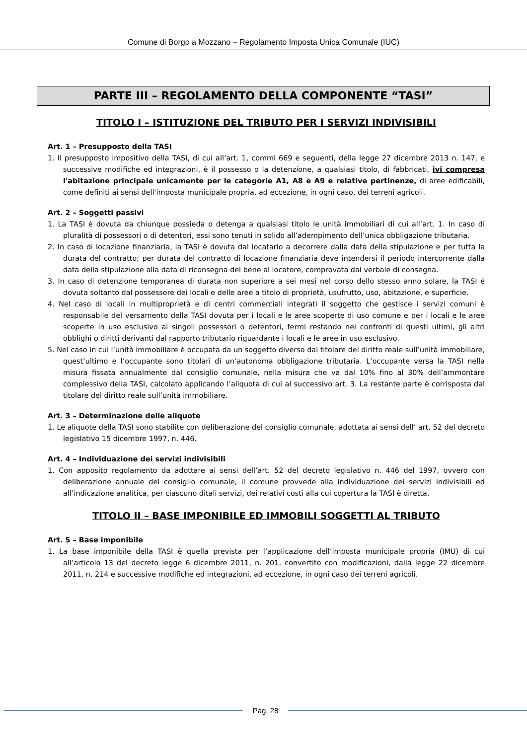Comune di Borgo a Mozzano – Regolamento Imposta Unica Comunale (IUC)
PARTE III – REGOLAMENTO DELLA COMPONENTE “TASI”
TITOLO I – ISTITUZIONE DEL TRIBUTO PER I SERVIZI INDIVISIBILI
Art. 1 – Presupposto della TASI
1. Il presupposto impositivo della TASI, di cui all’art. 1, commi 669 e seguenti, della legge 27 dicembre 2013 n. 147, e successive modifiche ed integrazioni, è il possesso o la detenzione, a qualsiasi titolo, di fabbricati, ivi compresa l'abitazione principale unicamente per le categorie A1, A8 e A9 e relative pertinenze, di aree edificabili, come definiti ai sensi dell'imposta municipale propria, ad eccezione, in ogni caso, dei terreni agricoli.
Art. 2 – Soggetti passivi
1. La TASI è dovuta da chiunque possieda o detenga a qualsiasi titolo le unità immobiliari di cui all’art. 1. In caso di pluralità di possessori o di detentori, essi sono tenuti in solido all’adempimento dell’unica obbligazione tributaria.
2. In caso di locazione finanziaria, la TASI è dovuta dal locatario a decorrere dalla data della stipulazione e per tutta la durata del contratto; per durata del contratto di locazione finanziaria deve intendersi il periodo intercorrente dalla data della stipulazione alla data di riconsegna del bene al locatore, comprovata dal verbale di consegna.
3. In caso di detenzione temporanea di durata non superiore a sei mesi nel corso dello stesso anno solare, la TASI é dovuta soltanto dal possessore dei locali e delle aree a titolo di proprietà, usufrutto, uso, abitazione, e superficie.
4. Nel caso di locali in multiproprietà e di centri commerciali integrati il soggetto che gestisce i servizi comuni è responsabile del versamento della TASI dovuta per i locali e le aree scoperte di uso comune e per i locali e le aree scoperte in uso esclusivo ai singoli possessori o detentori, fermi restando nei confronti di questi ultimi, gli altri obblighi o diritti derivanti dal rapporto tributario riguardante i locali e le aree in uso esclusivo.
5. Nel caso in cui l’unità immobiliare è occupata da un soggetto diverso dal titolare del diritto reale sull’unità immobiliare, quest’ultimo e l’occupante sono titolari di un’autonoma obbligazione tributaria. L’occupante versa la TASI nella misura fissata annualmente dal consiglio comunale, nella misura che va dal 10% fino al 30% dell’ammontare complessivo della TASI, calcolato applicando l’aliquota di cui al successivo art. 3. La restante parte è corrisposta dal titolare del diritto reale sull’unità immobiliare.
Art. 3 – Determinazione delle aliquote
1. Le aliquote della TASI sono stabilite con deliberazione del consiglio comunale, adottata ai sensi dell’ art. 52 del decreto legislativo 15 dicembre 1997, n. 446.
Art. 4 – Individuazione dei servizi indivisibili
1. Con apposito regolamento da adottare ai sensi dell’art. 52 del decreto legislativo n. 446 del 1997, ovvero con deliberazione annuale del consiglio comunale, il comune provvede alla individuazione dei servizi indivisibili ed all’indicazione analitica, per ciascuno ditali servizi, dei relativi costi alla cui copertura la TASI è diretta.
TITOLO II – BASE IMPONIBILE ED IMMOBILI SOGGETTI AL TRIBUTO
Art. 5 – Base imponibile
1. La base imponibile della TASI è quella prevista per l’applicazione dell’imposta municipale propria (IMU) di cui all’articolo 13 del decreto legge 6 dicembre 2011, n. 201, convertito con modificazioni, dalla legge 22 dicembre 2011, n. 214 e successive modifiche ed integrazioni, ad eccezione, in ogni caso dei terreni agricoli.
Pag. 28